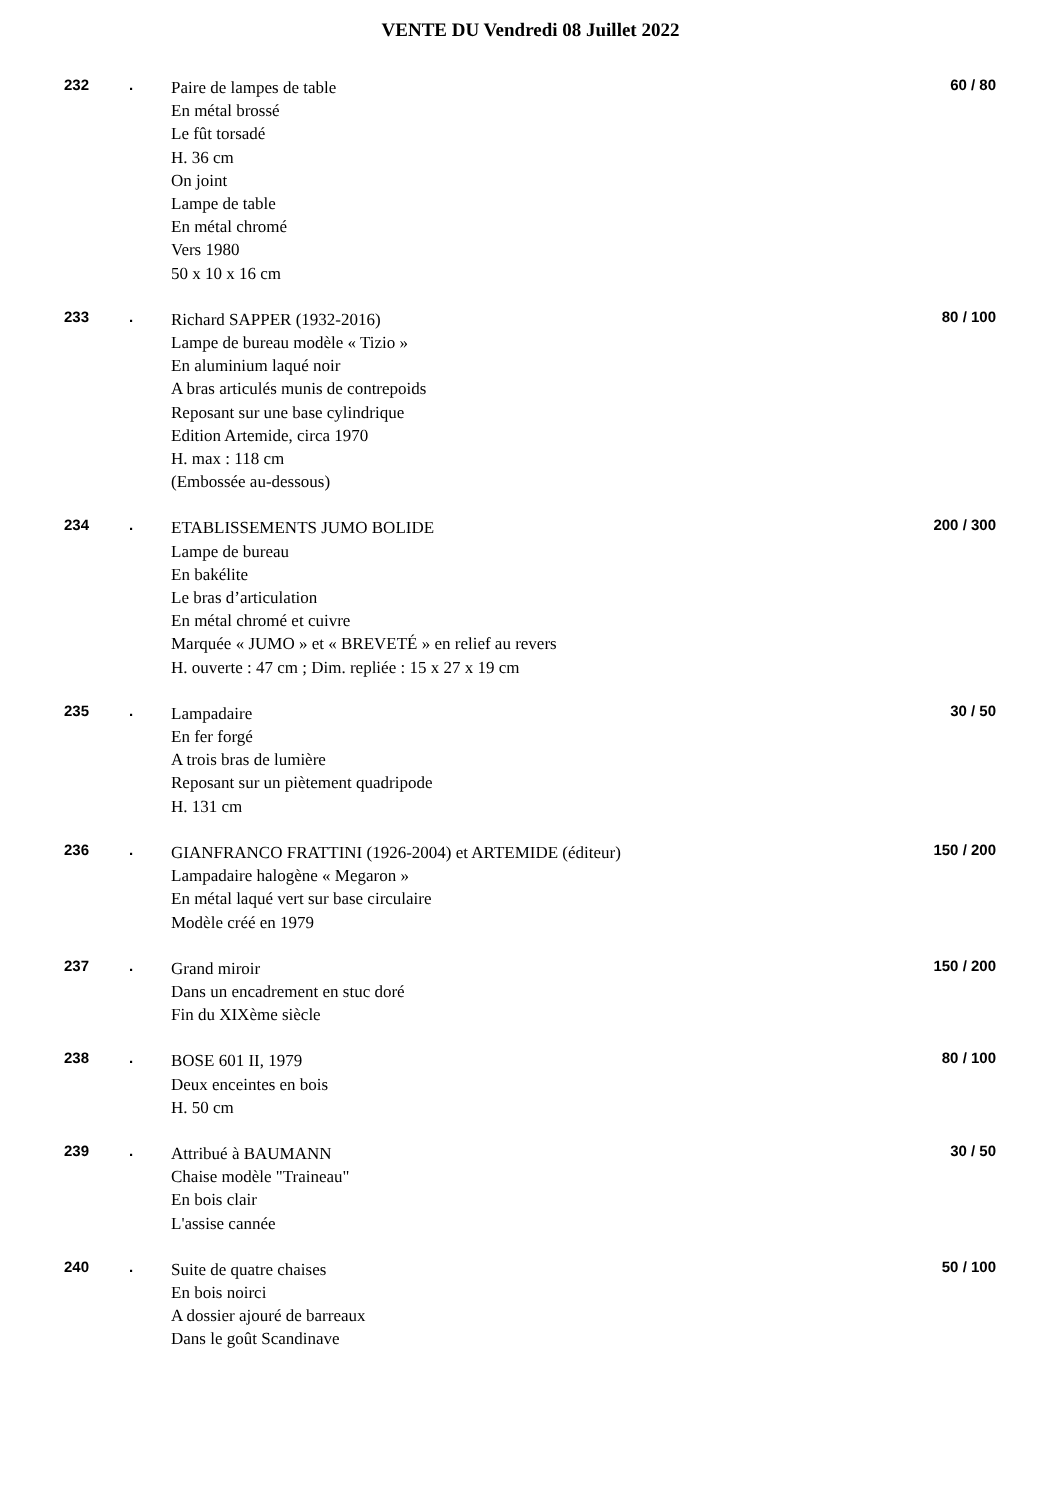VENTE DU Vendredi 08 Juillet 2022
232 .
Paire de lampes de table
En métal brossé
Le fût torsadé
H. 36 cm
On joint
Lampe de table
En métal chromé
Vers 1980
50 x 10 x 16 cm
60 / 80
233 .
Richard SAPPER (1932-2016)
Lampe de bureau modèle « Tizio »
En aluminium laqué noir
A bras articulés munis de contrepoids
Reposant sur une base cylindrique
Edition Artemide, circa 1970
H. max : 118 cm
(Embossée au-dessous)
80 / 100
234 .
ETABLISSEMENTS JUMO BOLIDE
Lampe de bureau
En bakélite
Le bras d’articulation
En métal chromé et cuivre
Marquée « JUMO » et « BREVETÉ » en relief au revers
H. ouverte : 47 cm ; Dim. repliée : 15 x 27 x 19 cm
200 / 300
235 .
Lampadaire
En fer forgé
A trois bras de lumière
Reposant sur un piètement quadripode
H. 131 cm
30 / 50
236 .
GIANFRANCO FRATTINI (1926-2004) et ARTEMIDE (éditeur)
Lampadaire halogène « Megaron »
En métal laqué vert sur base circulaire
Modèle créé en 1979
150 / 200
237 .
Grand miroir
Dans un encadrement en stuc doré
Fin du XIXème siècle
150 / 200
238 .
BOSE 601 II, 1979
Deux enceintes en bois
H. 50 cm
80 / 100
239 .
Attribué à BAUMANN
Chaise modèle "Traineau"
En bois clair
L'assise cannée
30 / 50
240 .
Suite de quatre chaises
En bois noirci
A dossier ajouré de barreaux
Dans le goût Scandinave
50 / 100